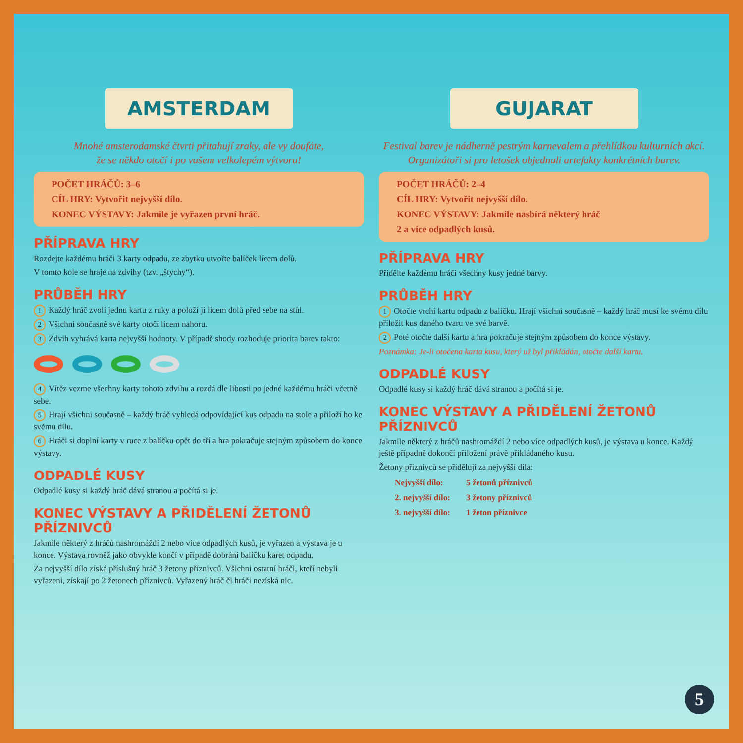AMSTERDAM
Mnohé amsterodamské čtvrti přitahují zraky, ale vy doufáte,
že se někdo otočí i po vašem velkolepém výtvoru!
POČET HRÁČŮ: 3–6
CÍL HRY: Vytvořit nejvyšší dílo.
KONEC VÝSTAVY: Jakmile je vyřazen první hráč.
PŘÍPRAVA HRY
Rozdejte každému hráči 3 karty odpadu, ze zbytku utvořte balíček lícem dolů.
V tomto kole se hraje na zdvihy (tzv. „štychy“).
PRŮBĚH HRY
1 Každý hráč zvolí jednu kartu z ruky a položí ji lícem dolů před sebe na stůl.
2 Všichni současně své karty otočí lícem nahoru.
3 Zdvih vyhrává karta nejvyšší hodnoty. V případě shody rozhoduje priorita barev takto:
4 Vítěz vezme všechny karty tohoto zdvihu a rozdá dle libosti po jedné každému hráči včetně sebe.
5 Hrají všichni současně – každý hráč vyhledá odpovídající kus odpadu na stole a přiloží ho ke svému dílu.
6 Hráči si doplní karty v ruce z balíčku opět do tří a hra pokračuje stejným způsobem do konce výstavy.
ODPADLÉ KUSY
Odpadlé kusy si každý hráč dává stranou a počítá si je.
KONEC VÝSTAVY A PŘIDĚLENÍ ŽETONŮ PŘÍZNIVCŮ
Jakmile některý z hráčů nashromáždí 2 nebo více odpadlých kusů, je vyřazen a výstava je u konce. Výstava rovněž jako obvykle končí v případě dobrání balíčku karet odpadu.
Za nejvyšší dílo získá příslušný hráč 3 žetony příznivců. Všichni ostatní hráči, kteří nebyli vyřazeni, získají po 2 žetonech příznivců. Vyřazený hráč či hráči nezíská nic.
GUJARAT
Festival barev je nádherně pestrým karnevalem a přehlídkou kulturních akcí.
Organizátoři si pro letošek objednali artefakty konkrétních barev.
POČET HRÁČŮ: 2–4
CÍL HRY: Vytvořit nejvyšší dílo.
KONEC VÝSTAVY: Jakmile nasbírá některý hráč
2 a více odpadlých kusů.
PŘÍPRAVA HRY
Přidělte každému hráči všechny kusy jedné barvy.
PRŮBĚH HRY
1 Otočte vrchí kartu odpadu z balíčku. Hrají všichni současně – každý hráč musí ke svému dílu přiložit kus daného tvaru ve své barvě.
2 Poté otočte další kartu a hra pokračuje stejným způsobem do konce výstavy.
Poznámka: Je-li otočena karta kusu, který už byl přikládán, otočte další kartu.
ODPADLÉ KUSY
Odpadlé kusy si každý hráč dává stranou a počítá si je.
KONEC VÝSTAVY A PŘIDĚLENÍ ŽETONŮ PŘÍZNIVCŮ
Jakmile některý z hráčů nashromáždí 2 nebo více odpadlých kusů, je výstava u konce. Každý ještě případně dokončí přiložení právě přikládaného kusu.
Žetony příznivců se přidělují za nejvyšší díla:
| Nejvyšší dílo: | 5 žetonů příznivců |
| 2. nejvyšší dílo: | 3 žetony příznivců |
| 3. nejvyšší dílo: | 1 žeton příznivce |
5